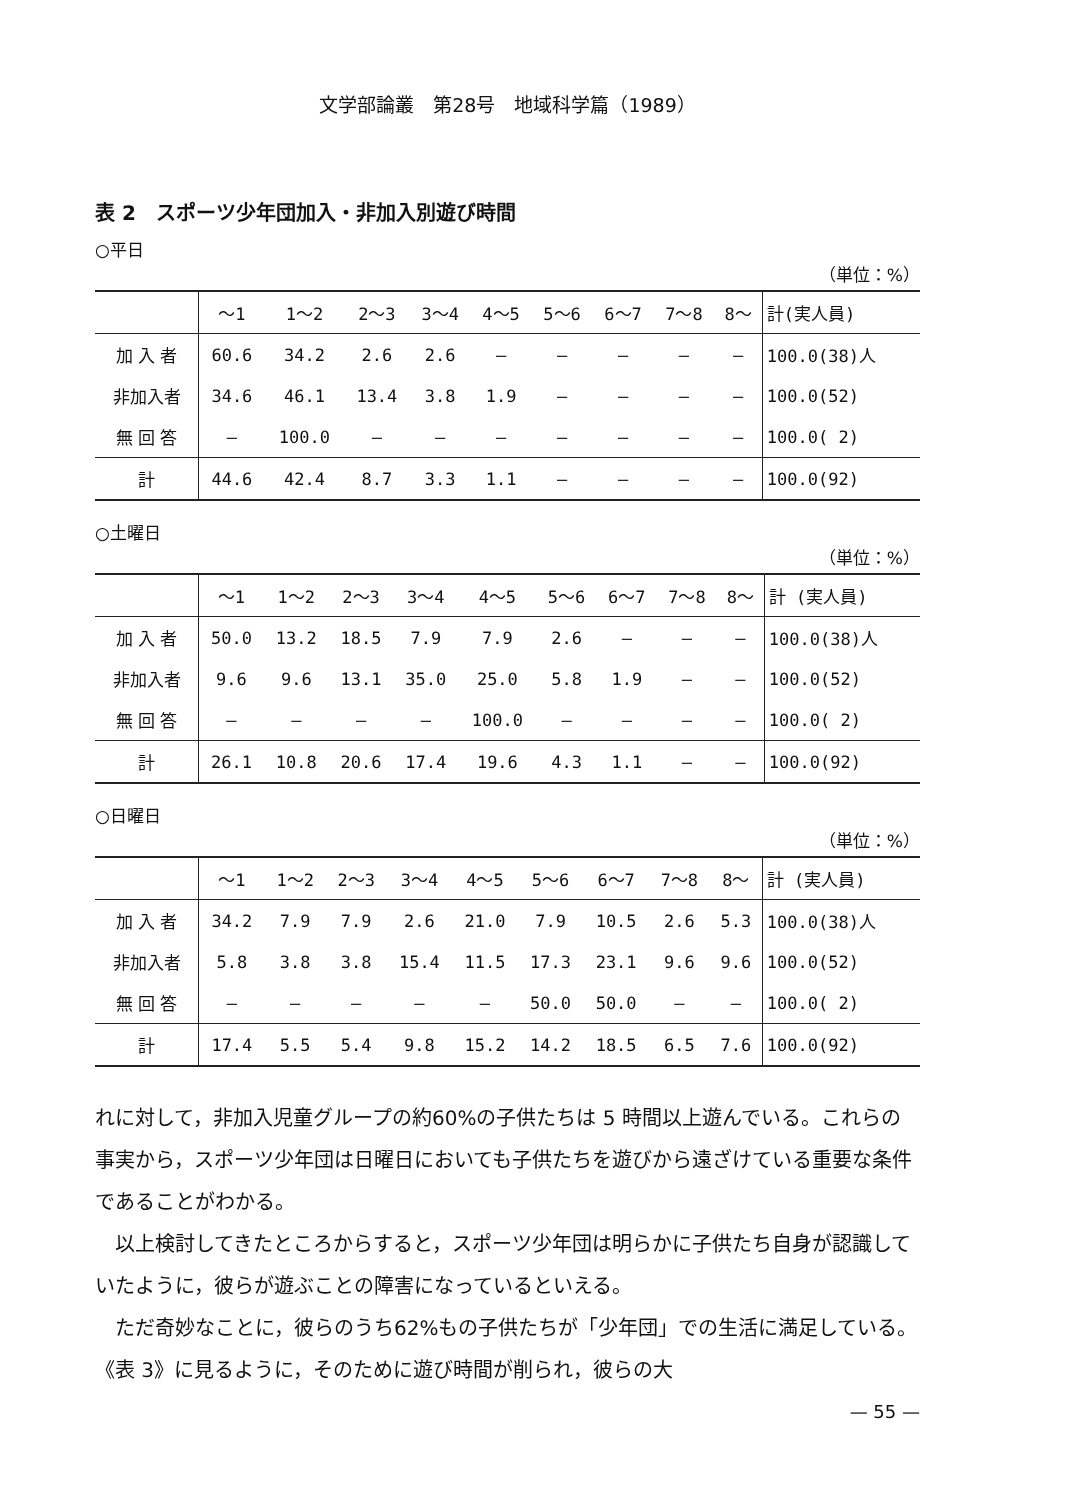文学部論叢　第28号　地域科学篇（1989）
表 2　スポーツ少年団加入・非加入別遊び時間
○平日
（単位：%）
| | 〜1 | 1〜2 | 2〜3 | 3〜4 | 4〜5 | 5〜6 | 6〜7 | 7〜8 | 8〜 | 計(実人員) |
| --- | --- | --- | --- | --- | --- | --- | --- | --- | --- | --- |
| 加 入 者 | 60.6 | 34.2 | 2.6 | 2.6 | — | — | — | — | — | 100.0(38)人 |
| 非加入者 | 34.6 | 46.1 | 13.4 | 3.8 | 1.9 | — | — | — | — | 100.0(52) |
| 無 回 答 | — | 100.0 | — | — | — | — | — | — | — | 100.0( 2) |
| 計 | 44.6 | 42.4 | 8.7 | 3.3 | 1.1 | — | — | — | — | 100.0(92) |
○土曜日
（単位：%）
| | 〜1 | 1〜2 | 2〜3 | 3〜4 | 4〜5 | 5〜6 | 6〜7 | 7〜8 | 8〜 | 計 (実人員) |
| --- | --- | --- | --- | --- | --- | --- | --- | --- | --- | --- |
| 加 入 者 | 50.0 | 13.2 | 18.5 | 7.9 | 7.9 | 2.6 | — | — | — | 100.0(38)人 |
| 非加入者 | 9.6 | 9.6 | 13.1 | 35.0 | 25.0 | 5.8 | 1.9 | — | — | 100.0(52) |
| 無 回 答 | — | — | — | — | 100.0 | — | — | — | — | 100.0( 2) |
| 計 | 26.1 | 10.8 | 20.6 | 17.4 | 19.6 | 4.3 | 1.1 | — | — | 100.0(92) |
○日曜日
（単位：%）
| | 〜1 | 1〜2 | 2〜3 | 3〜4 | 4〜5 | 5〜6 | 6〜7 | 7〜8 | 8〜 | 計 (実人員) |
| --- | --- | --- | --- | --- | --- | --- | --- | --- | --- | --- |
| 加 入 者 | 34.2 | 7.9 | 7.9 | 2.6 | 21.0 | 7.9 | 10.5 | 2.6 | 5.3 | 100.0(38)人 |
| 非加入者 | 5.8 | 3.8 | 3.8 | 15.4 | 11.5 | 17.3 | 23.1 | 9.6 | 9.6 | 100.0(52) |
| 無 回 答 | — | — | — | — | — | 50.0 | 50.0 | — | — | 100.0( 2) |
| 計 | 17.4 | 5.5 | 5.4 | 9.8 | 15.2 | 14.2 | 18.5 | 6.5 | 7.6 | 100.0(92) |
れに対して，非加入児童グループの約60%の子供たちは 5 時間以上遊んでいる。これらの事実から，スポーツ少年団は日曜日においても子供たちを遊びから遠ざけている重要な条件であることがわかる。
　以上検討してきたところからすると，スポーツ少年団は明らかに子供たち自身が認識していたように，彼らが遊ぶことの障害になっているといえる。
　ただ奇妙なことに，彼らのうち62%もの子供たちが「少年団」での生活に満足している。《表 3》に見るように，そのために遊び時間が削られ，彼らの大
— 55 —